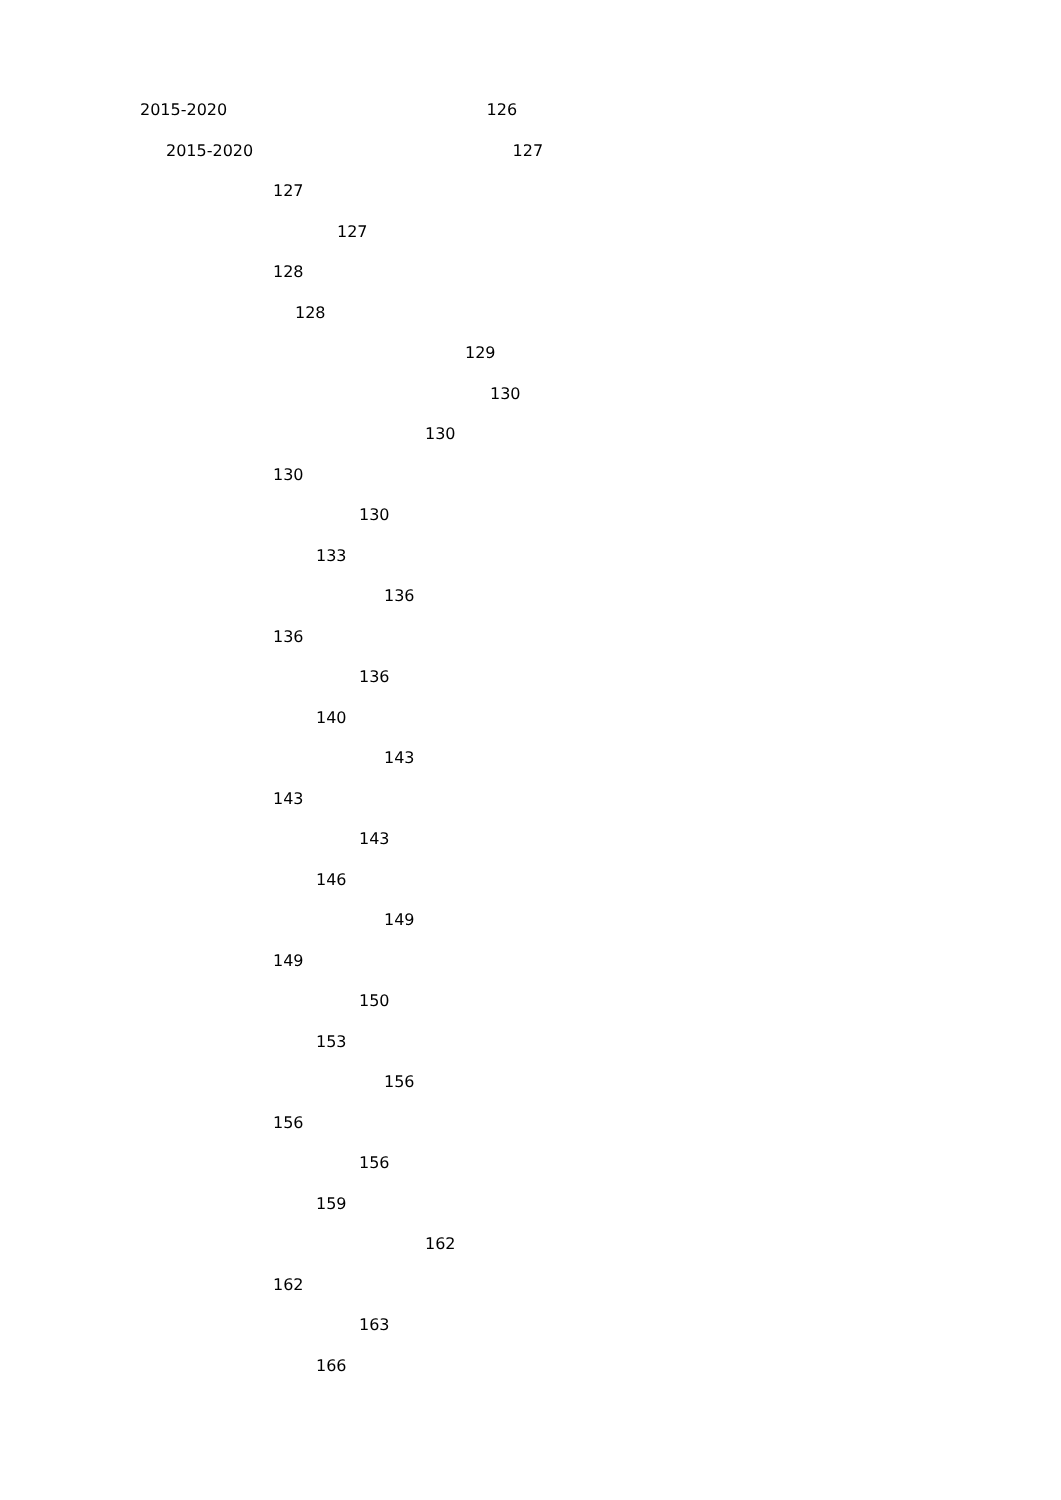2015-2020 126
2015-2020 127
127
127
128
128
129
130
130
130
130
133
136
136
136
140
143
143
143
146
149
149
150
153
156
156
156
159
162
162
163
166